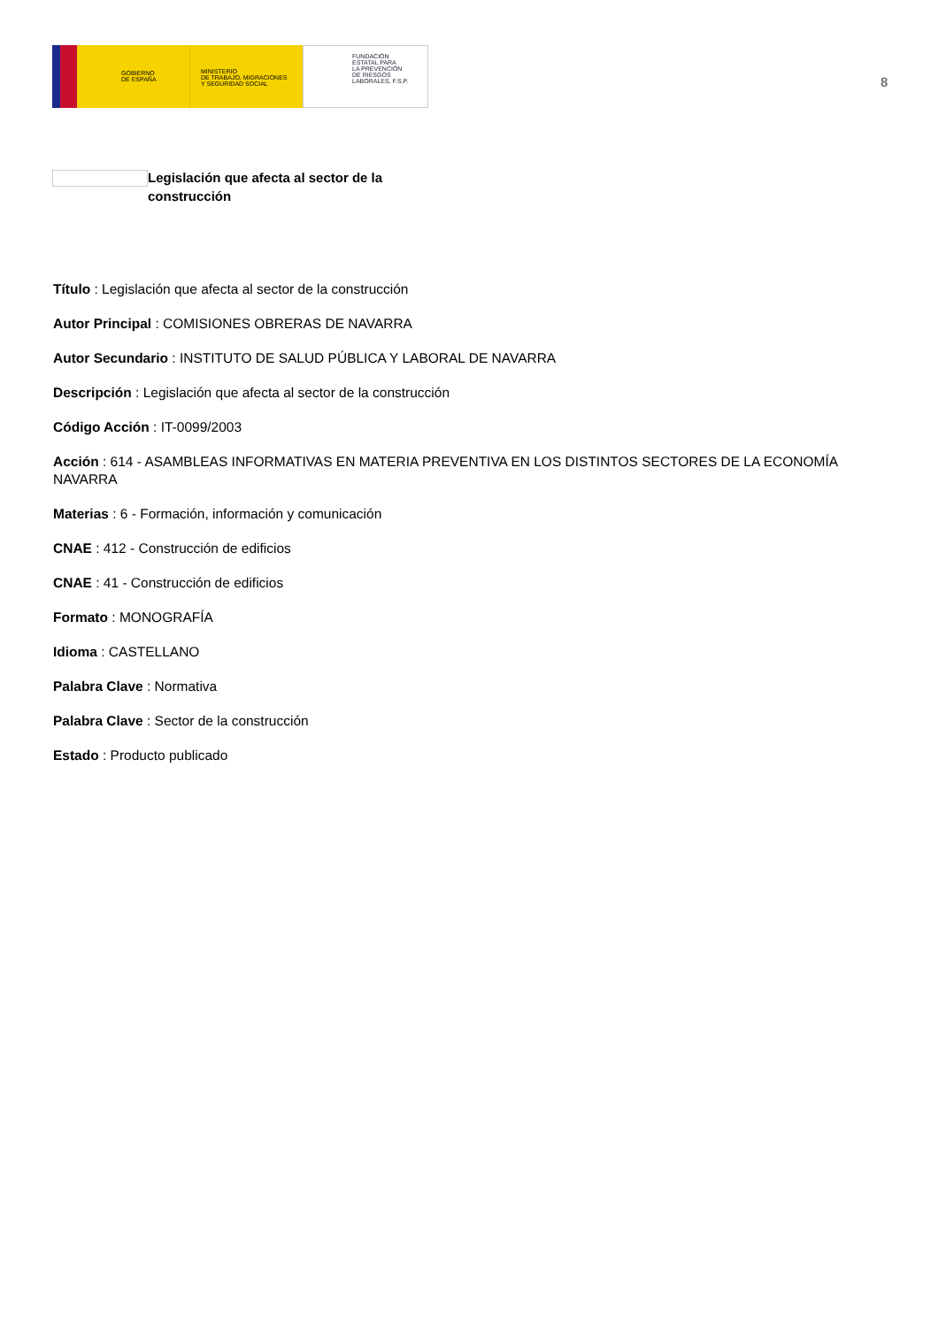GOBIERNO
DE ESPAÑA
MINISTERIO
DE TRABAJO, MIGRACIONES
Y SEGURIDAD SOCIAL
FUNDACIÓN
ESTATAL PARA
LA PREVENCIÓN
DE RIESGOS
LABORALES, F.S.P.
8
Legislación que afecta al sector de la construcción
Título : Legislación que afecta al sector de la construcción
Autor Principal : COMISIONES OBRERAS DE NAVARRA
Autor Secundario : INSTITUTO DE SALUD PÚBLICA Y LABORAL DE NAVARRA
Descripción : Legislación que afecta al sector de la construcción
Código Acción : IT-0099/2003
Acción : 614 - ASAMBLEAS INFORMATIVAS EN MATERIA PREVENTIVA EN LOS DISTINTOS SECTORES DE LA ECONOMÍA NAVARRA
Materias : 6 - Formación, información y comunicación
CNAE : 412 - Construcción de edificios
CNAE : 41 - Construcción de edificios
Formato : MONOGRAFÍA
Idioma : CASTELLANO
Palabra Clave : Normativa
Palabra Clave : Sector de la construcción
Estado : Producto publicado